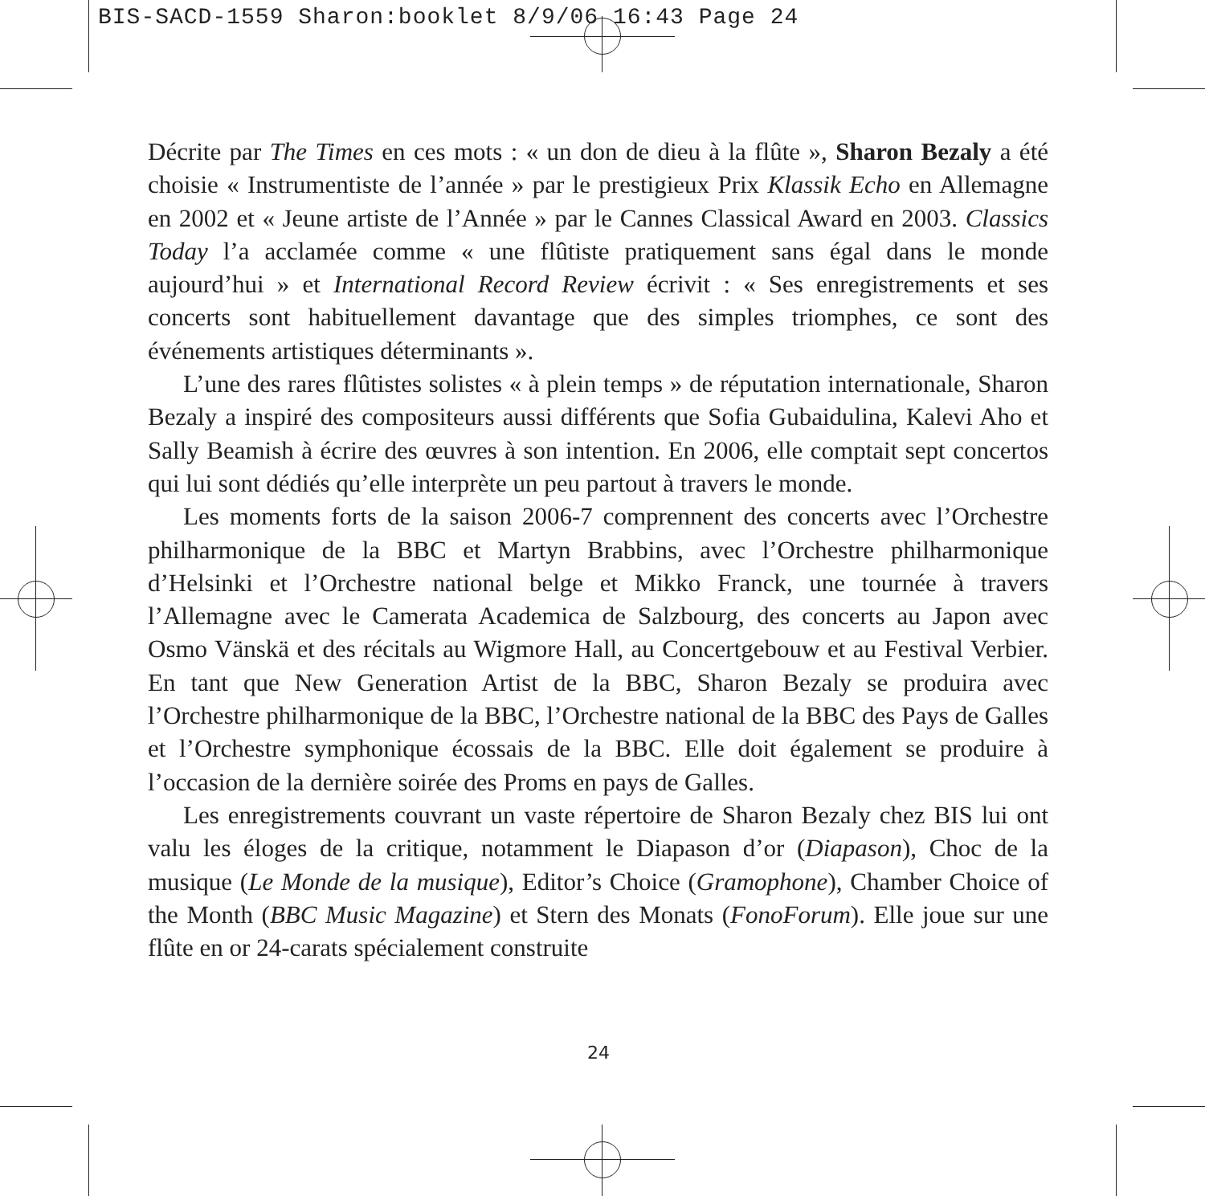BIS-SACD-1559 Sharon:booklet 8/9/06 16:43 Page 24
Décrite par The Times en ces mots : « un don de dieu à la flûte », Sharon Bezaly a été choisie « Instrumentiste de l’année » par le prestigieux Prix Klassik Echo en Allemagne en 2002 et « Jeune artiste de l’Année » par le Cannes Classical Award en 2003. Classics Today l’a acclamée comme « une flûtiste pratiquement sans égal dans le monde aujourd’hui » et International Record Review écrivit : « Ses enregistrements et ses concerts sont habituellement davantage que des simples triomphes, ce sont des événements artistiques déterminants ».
L’une des rares flûtistes solistes « à plein temps » de réputation internationale, Sharon Bezaly a inspiré des compositeurs aussi différents que Sofia Gubaidulina, Kalevi Aho et Sally Beamish à écrire des œuvres à son intention. En 2006, elle comptait sept concertos qui lui sont dédiés qu’elle interprète un peu partout à travers le monde.
Les moments forts de la saison 2006-7 comprennent des concerts avec l’Orchestre philharmonique de la BBC et Martyn Brabbins, avec l’Orchestre philharmonique d’Helsinki et l’Orchestre national belge et Mikko Franck, une tournée à travers l’Allemagne avec le Camerata Academica de Salzbourg, des concerts au Japon avec Osmo Vänskä et des récitals au Wigmore Hall, au Concertgebouw et au Festival Verbier. En tant que New Generation Artist de la BBC, Sharon Bezaly se produira avec l’Orchestre philharmonique de la BBC, l’Orchestre national de la BBC des Pays de Galles et l’Orchestre symphonique écossais de la BBC. Elle doit également se produire à l’occasion de la dernière soirée des Proms en pays de Galles.
Les enregistrements couvrant un vaste répertoire de Sharon Bezaly chez BIS lui ont valu les éloges de la critique, notamment le Diapason d’or (Diapason), Choc de la musique (Le Monde de la musique), Editor’s Choice (Gramophone), Chamber Choice of the Month (BBC Music Magazine) et Stern des Monats (FonoForum). Elle joue sur une flûte en or 24-carats spécialement construite
24